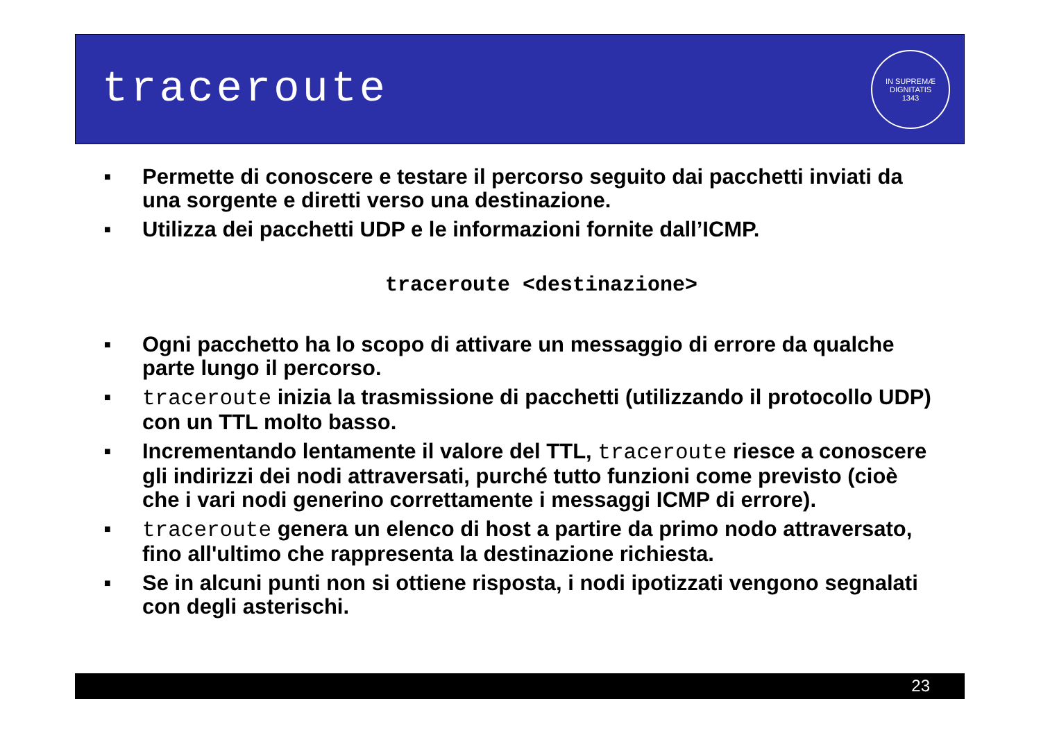traceroute
IN SUPREMÆ DIGNITATIS
1343
■ Permette di conoscere e testare il percorso seguito dai pacchetti inviati da una sorgente e diretti verso una destinazione.
■ Utilizza dei pacchetti UDP e le informazioni fornite dall’ICMP.
traceroute <destinazione>
■ Ogni pacchetto ha lo scopo di attivare un messaggio di errore da qualche parte lungo il percorso.
■ traceroute inizia la trasmissione di pacchetti (utilizzando il protocollo UDP) con un TTL molto basso.
■ Incrementando lentamente il valore del TTL, traceroute riesce a conoscere gli indirizzi dei nodi attraversati, purché tutto funzioni come previsto (cioè che i vari nodi generino correttamente i messaggi ICMP di errore).
■ traceroute genera un elenco di host a partire da primo nodo attraversato, fino all'ultimo che rappresenta la destinazione richiesta.
■ Se in alcuni punti non si ottiene risposta, i nodi ipotizzati vengono segnalati con degli asterischi.
23